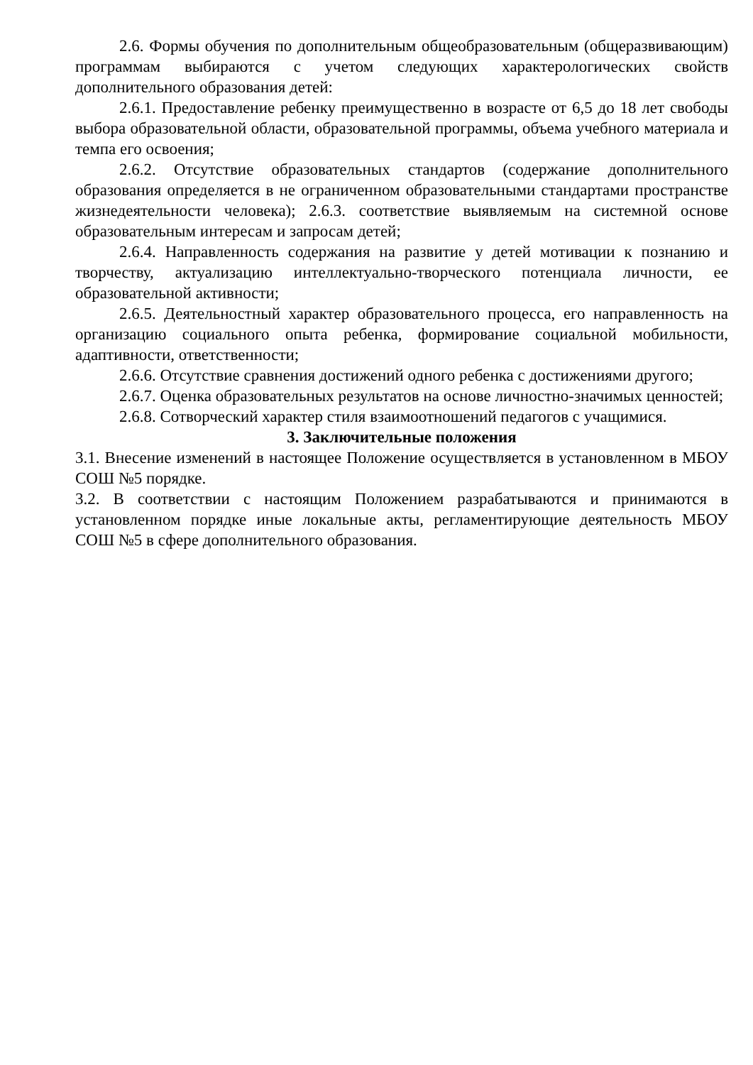2.6. Формы обучения по дополнительным общеобразовательным (общеразвивающим) программам выбираются с учетом следующих характерологических свойств дополнительного образования детей:
2.6.1. Предоставление ребенку преимущественно в возрасте от 6,5 до 18 лет свободы выбора образовательной области, образовательной программы, объема учебного материала и темпа его освоения;
2.6.2. Отсутствие образовательных стандартов (содержание дополнительного образования определяется в не ограниченном образовательными стандартами пространстве жизнедеятельности человека); 2.6.3. соответствие выявляемым на системной основе образовательным интересам и запросам детей;
2.6.4. Направленность содержания на развитие у детей мотивации к познанию и творчеству, актуализацию интеллектуально-творческого потенциала личности, ее образовательной активности;
2.6.5. Деятельностный характер образовательного процесса, его направленность на организацию социального опыта ребенка, формирование социальной мобильности, адаптивности, ответственности;
2.6.6. Отсутствие сравнения достижений одного ребенка с достижениями другого;
2.6.7. Оценка образовательных результатов на основе личностно-значимых ценностей;
2.6.8. Сотворческий характер стиля взаимоотношений педагогов с учащимися.
3. Заключительные положения
3.1. Внесение изменений в настоящее Положение осуществляется в установленном в МБОУ СОШ №5 порядке.
3.2. В соответствии с настоящим Положением разрабатываются и принимаются в установленном порядке иные локальные акты, регламентирующие деятельность МБОУ СОШ №5 в сфере дополнительного образования.